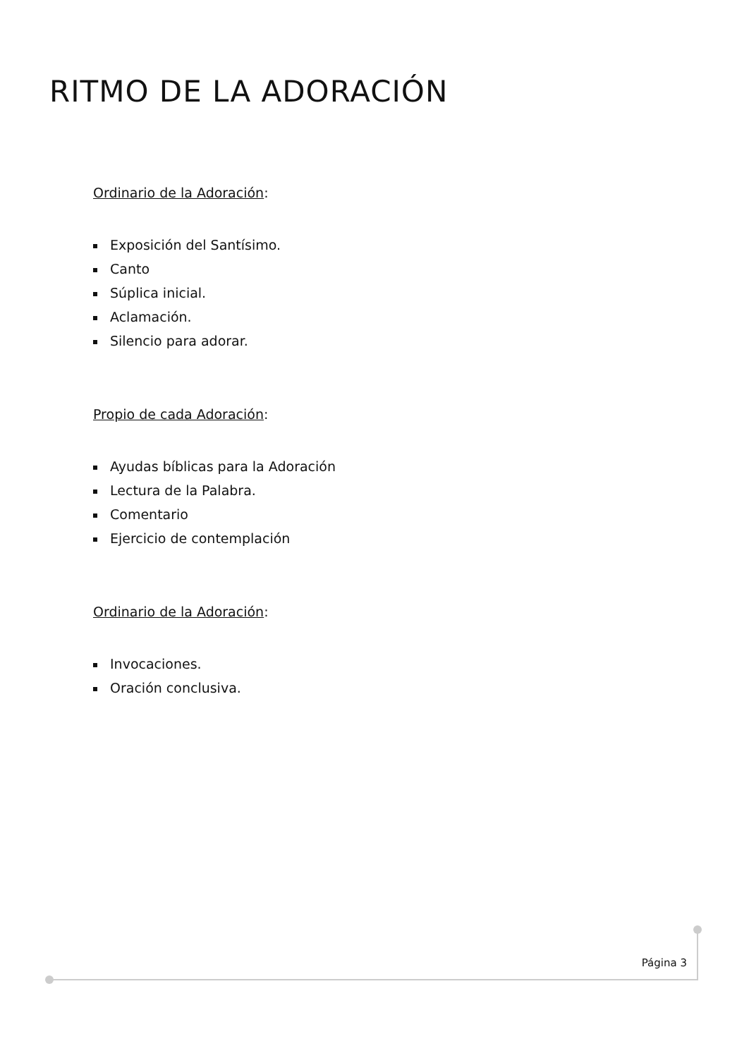RITMO DE LA ADORACIÓN
Ordinario de la Adoración:
Exposición del Santísimo.
Canto
Súplica inicial.
Aclamación.
Silencio para adorar.
Propio de cada Adoración:
Ayudas bíblicas para la Adoración
Lectura de la Palabra.
Comentario
Ejercicio de contemplación
Ordinario de la Adoración:
Invocaciones.
Oración conclusiva.
Página 3